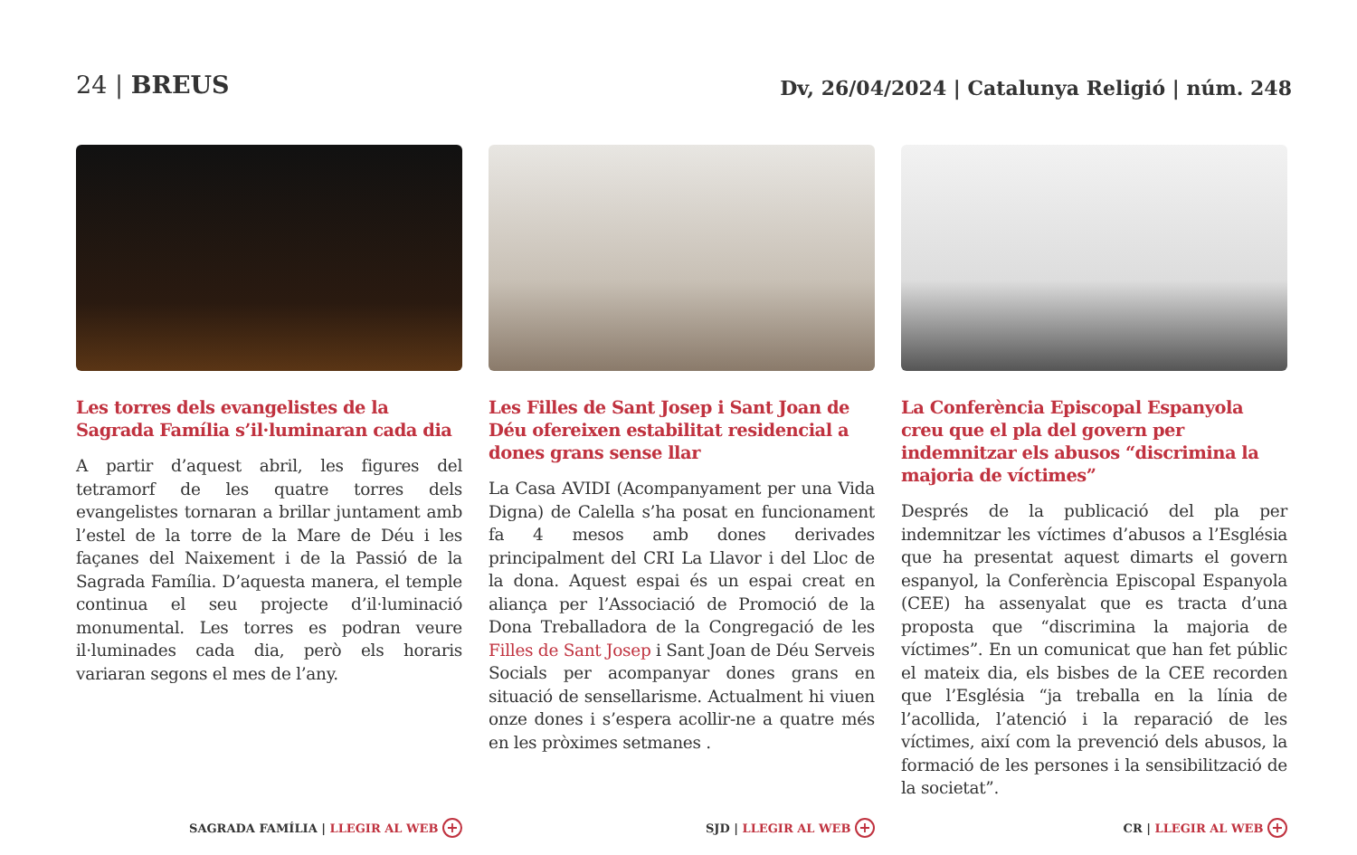24 | BREUS
Dv, 26/04/2024 | Catalunya Religió | núm. 248
Les torres dels evangelistes de la Sagrada Família s’il·luminaran cada dia
A partir d’aquest abril, les figures del tetramorf de les quatre torres dels evangelistes tornaran a brillar juntament amb l’estel de la torre de la Mare de Déu i les façanes del Naixement i de la Passió de la Sagrada Família. D’aquesta manera, el temple continua el seu projecte d’il·luminació monumental. Les torres es podran veure il·luminades cada dia, però els horaris variaran segons el mes de l’any.
SAGRADA FAMÍLIA | LLEGIR AL WEB +
Les Filles de Sant Josep i Sant Joan de Déu ofereixen estabilitat residencial a dones grans sense llar
La Casa AVIDI (Acompanyament per una Vida Digna) de Calella s’ha posat en funcionament fa 4 mesos amb dones derivades principalment del CRI La Llavor i del Lloc de la dona. Aquest espai és un espai creat en aliança per l’Associació de Promoció de la Dona Treballadora de la Congregació de les Filles de Sant Josep i Sant Joan de Déu Serveis Socials per acompanyar dones grans en situació de sensellarisme. Actualment hi viuen onze dones i s’espera acollir-ne a quatre més en les pròximes setmanes .
SJD | LLEGIR AL WEB +
La Conferència Episcopal Espanyola creu que el pla del govern per indemnitzar els abusos “discrimina la majoria de víctimes”
Després de la publicació del pla per indemnitzar les víctimes d’abusos a l’Església que ha presentat aquest dimarts el govern espanyol, la Conferència Episcopal Espanyola (CEE) ha assenyalat que es tracta d’una proposta que “discrimina la majoria de víctimes”. En un comunicat que han fet públic el mateix dia, els bisbes de la CEE recorden que l’Església “ja treballa en la línia de l’acollida, l’atenció i la reparació de les víctimes, així com la prevenció dels abusos, la formació de les persones i la sensibilització de la societat”.
CR | LLEGIR AL WEB +